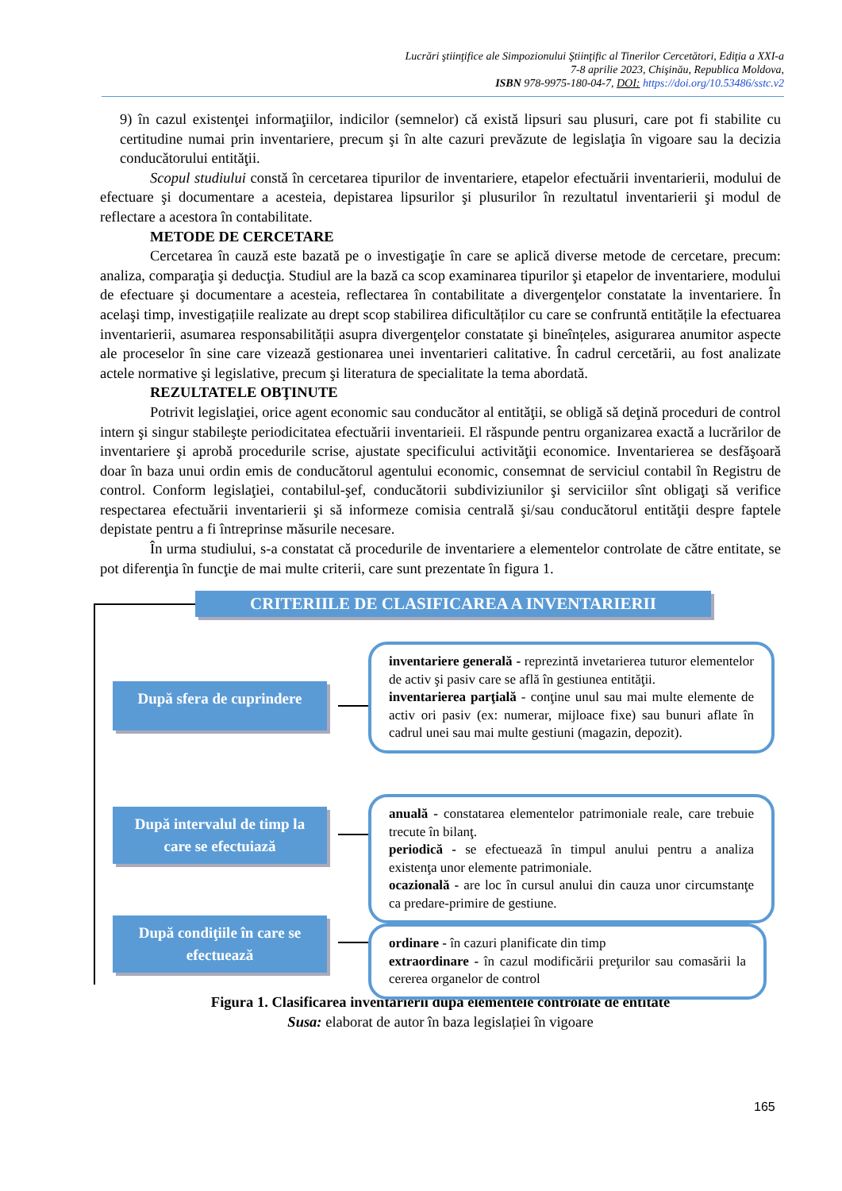Lucrări ştiinţifice ale Simpozionului Ştiinţific al Tinerilor Cercetători, Ediţia a XXI-a
7-8 aprilie 2023, Chişinău, Republica Moldova,
ISBN 978-9975-180-04-7, DOI: https://doi.org/10.53486/sstc.v2
9) în cazul existenţei informaţiilor, indicilor (semnelor) că există lipsuri sau plusuri, care pot fi stabilite cu certitudine numai prin inventariere, precum şi în alte cazuri prevăzute de legislaţia în vigoare sau la decizia conducătorului entităţii.
Scopul studiului constă în cercetarea tipurilor de inventariere, etapelor efectuării inventarierii, modului de efectuare şi documentare a acesteia, depistarea lipsurilor şi plusurilor în rezultatul inventarierii şi modul de reflectare a acestora în contabilitate.
METODE DE CERCETARE
Cercetarea în cauză este bazată pe o investigaţie în care se aplică diverse metode de cercetare, precum: analiza, comparaţia şi deducţia. Studiul are la bază ca scop examinarea tipurilor şi etapelor de inventariere, modului de efectuare şi documentare a acesteia, reflectarea în contabilitate a divergenţelor constatate la inventariere. În acelaşi timp, investigațiile realizate au drept scop stabilirea dificultăților cu care se confruntă entitățile la efectuarea inventarierii, asumarea responsabilității asupra divergenţelor constatate şi bineînțeles, asigurarea anumitor aspecte ale proceselor în sine care vizează gestionarea unei inventarieri calitative. În cadrul cercetării, au fost analizate actele normative şi legislative, precum şi literatura de specialitate la tema abordată.
REZULTATELE OBŢINUTE
Potrivit legislaţiei, orice agent economic sau conducător al entităţii, se obligă să deţină proceduri de control intern şi singur stabileşte periodicitatea efectuării inventarieii. El răspunde pentru organizarea exactă a lucrărilor de inventariere şi aprobă procedurile scrise, ajustate specificului activităţii economice. Inventarierea se desfăşoară doar în baza unui ordin emis de conducătorul agentului economic, consemnat de serviciul contabil în Registru de control. Conform legislaţiei, contabilul-şef, conducătorii subdiviziunilor şi serviciilor sînt obligaţi să verifice respectarea efectuării inventarierii şi să informeze comisia centrală şi/sau conducătorul entităţii despre faptele depistate pentru a fi întreprinse măsurile necesare.
În urma studiului, s-a constatat că procedurile de inventariere a elementelor controlate de către entitate, se pot diferenţia în funcţie de mai multe criterii, care sunt prezentate în figura 1.
CRITERIILE DE CLASIFICAREA A INVENTARIERII
După sfera de cuprindere
inventariere generală - reprezintă invetarierea tuturor elementelor de activ şi pasiv care se află în gestiunea entităţii.
inventarierea parţială - conţine unul sau mai multe elemente de activ ori pasiv (ex: numerar, mijloace fixe) sau bunuri aflate în cadrul unei sau mai multe gestiuni (magazin, depozit).
După intervalul de timp la
care se efectuiază
anuală - constatarea elementelor patrimoniale reale, care trebuie trecute în bilanţ.
periodică - se efectuează în timpul anului pentru a analiza existenţa unor elemente patrimoniale.
ocazională - are loc în cursul anului din cauza unor circumstanţe ca predare-primire de gestiune.
După condiţiile în care se
efectuează
ordinare - în cazuri planificate din timp
extraordinare - în cazul modificării preţurilor sau comasării la cererea organelor de control
Figura 1. Clasificarea inventarierii după elementele controlate de entitate
Susa: elaborat de autor în baza legislației în vigoare
165